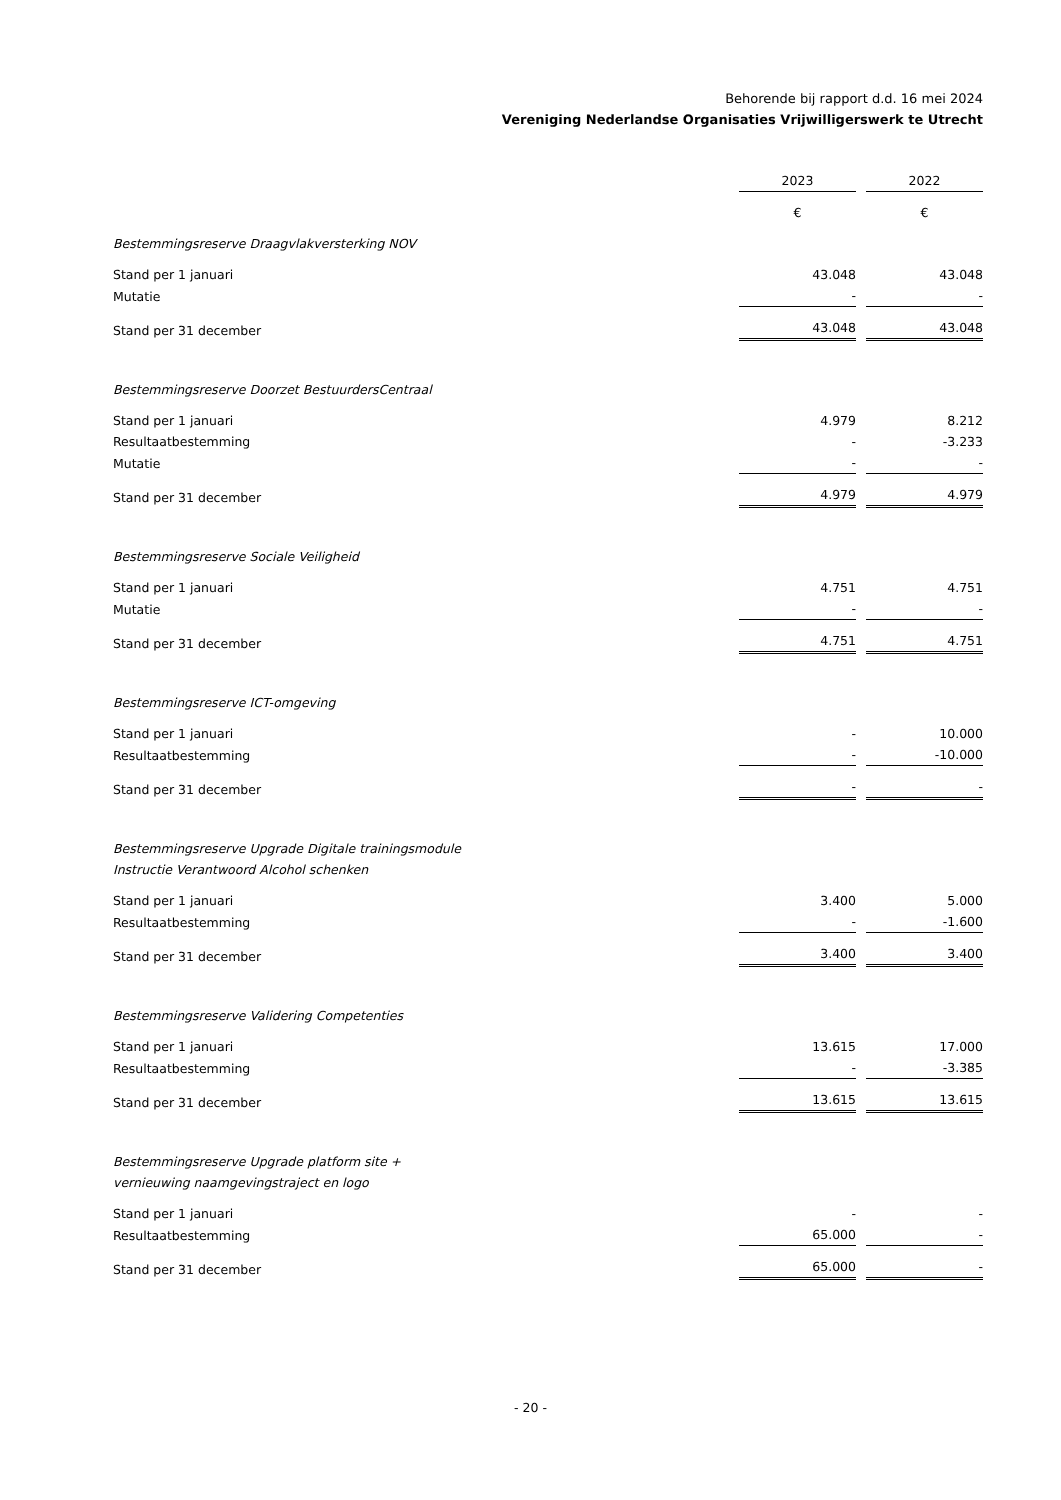Behorende bij rapport d.d. 16 mei 2024
Vereniging Nederlandse Organisaties Vrijwilligerswerk te Utrecht
| | 2023 | | 2022 |
| | € | | € |
| Bestemmingsreserve Draagvlakversterking NOV | | | |
| Stand per 1 januari | 43.048 | | 43.048 |
| Mutatie | - | | - |
| Stand per 31 december | 43.048 | | 43.048 |
| Bestemmingsreserve Doorzet BestuurdersCentraal | | | |
| Stand per 1 januari | 4.979 | | 8.212 |
| Resultaatbestemming | - | | -3.233 |
| Mutatie | - | | - |
| Stand per 31 december | 4.979 | | 4.979 |
| Bestemmingsreserve Sociale Veiligheid | | | |
| Stand per 1 januari | 4.751 | | 4.751 |
| Mutatie | - | | - |
| Stand per 31 december | 4.751 | | 4.751 |
| Bestemmingsreserve ICT-omgeving | | | |
| Stand per 1 januari | - | | 10.000 |
| Resultaatbestemming | - | | -10.000 |
| Stand per 31 december | - | | - |
| Bestemmingsreserve Upgrade Digitale trainingsmodule Instructie Verantwoord Alcohol schenken | | | |
| Stand per 1 januari | 3.400 | | 5.000 |
| Resultaatbestemming | - | | -1.600 |
| Stand per 31 december | 3.400 | | 3.400 |
| Bestemmingsreserve Validering Competenties | | | |
| Stand per 1 januari | 13.615 | | 17.000 |
| Resultaatbestemming | - | | -3.385 |
| Stand per 31 december | 13.615 | | 13.615 |
| Bestemmingsreserve Upgrade platform site + vernieuwing naamgevingstraject en logo | | | |
| Stand per 1 januari | - | | - |
| Resultaatbestemming | 65.000 | | - |
| Stand per 31 december | 65.000 | | - |
- 20 -